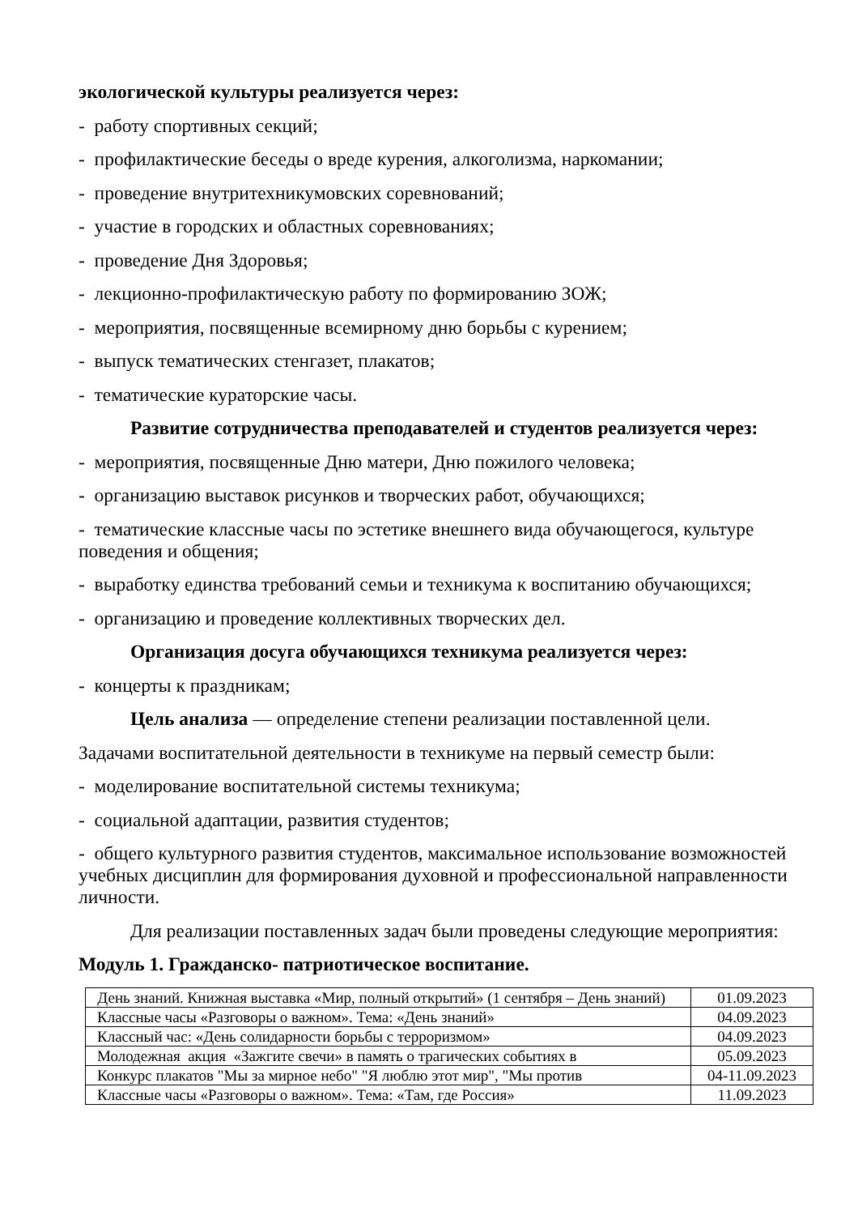экологической культуры реализуется через:
- работу спортивных секций;
- профилактические беседы о вреде курения, алкоголизма, наркомании;
- проведение внутритехникумовских соревнований;
- участие в городских и областных соревнованиях;
- проведение Дня Здоровья;
- лекционно-профилактическую работу по формированию ЗОЖ;
- мероприятия, посвященные всемирному дню борьбы с курением;
- выпуск тематических стенгазет, плакатов;
- тематические кураторские часы.
Развитие сотрудничества преподавателей и студентов реализуется через:
- мероприятия, посвященные Дню матери, Дню пожилого человека;
- организацию выставок рисунков и творческих работ, обучающихся;
- тематические классные часы по эстетике внешнего вида обучающегося, культуре поведения и общения;
- выработку единства требований семьи и техникума к воспитанию обучающихся;
- организацию и проведение коллективных творческих дел.
Организация досуга обучающихся техникума реализуется через:
- концерты к праздникам;
Цель анализа — определение степени реализации поставленной цели.
Задачами воспитательной деятельности в техникуме на первый семестр были:
- моделирование воспитательной системы техникума;
- социальной адаптации, развития студентов;
- общего культурного развития студентов, максимальное использование возможностей учебных дисциплин для формирования духовной и профессиональной направленности личности.
Для реализации поставленных задач были проведены следующие мероприятия:
Модуль 1. Гражданско- патриотическое воспитание.
| День знаний. Книжная выставка «Мир, полный открытий» (1 сентября – День знаний) | 01.09.2023 |
| Классные часы «Разговоры о важном». Тема: «День знаний» | 04.09.2023 |
| Классный час: «День солидарности борьбы с терроризмом» | 04.09.2023 |
| Молодежная акция «Зажгите свечи» в память о трагических событиях в | 05.09.2023 |
| Конкурс плакатов "Мы за мирное небо" "Я люблю этот мир", "Мы против | 04-11.09.2023 |
| Классные часы «Разговоры о важном». Тема: «Там, где Россия» | 11.09.2023 |